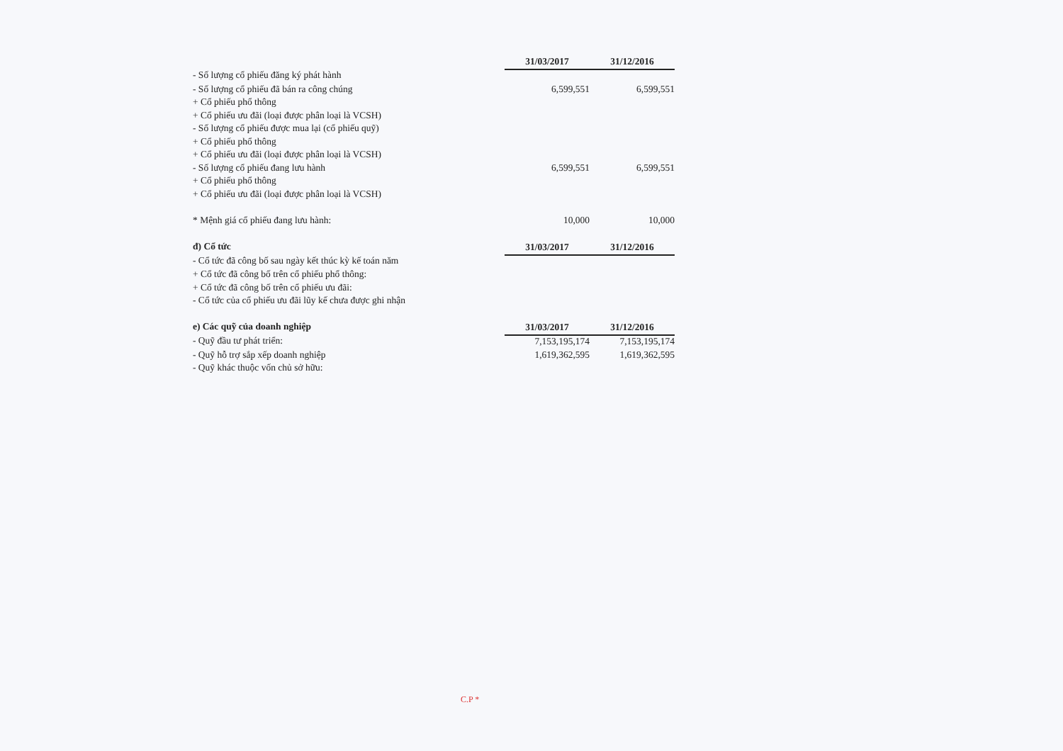| | 31/03/2017 | 31/12/2016 |
| - Số lượng cổ phiếu đăng ký phát hành | | |
| - Số lượng cổ phiếu đã bán ra công chúng | 6,599,551 | 6,599,551 |
| + Cổ phiếu phổ thông | | |
| + Cổ phiếu ưu đãi (loại được phân loại là VCSH) | | |
| - Số lượng cổ phiếu được mua lại (cổ phiếu quỹ) | | |
| + Cổ phiếu phổ thông | | |
| + Cổ phiếu ưu đãi (loại được phân loại là VCSH) | | |
| - Số lượng cổ phiếu đang lưu hành | 6,599,551 | 6,599,551 |
| + Cổ phiếu phổ thông | | |
| + Cổ phiếu ưu đãi (loại được phân loại là VCSH) | | |
| * Mệnh giá cổ phiếu đang lưu hành: | 10,000 | 10,000 |
| đ) Cổ tức | 31/03/2017 | 31/12/2016 |
| - Cổ tức đã công bố sau ngày kết thúc kỳ kế toán năm | | |
| + Cổ tức đã công bố trên cổ phiếu phổ thông: | | |
| + Cổ tức đã công bố trên cổ phiếu ưu đãi: | | |
| - Cổ tức của cổ phiếu ưu đãi lũy kế chưa được ghi nhận | | |
| e) Các quỹ của doanh nghiệp | 31/03/2017 | 31/12/2016 |
| - Quỹ đầu tư phát triển: | 7,153,195,174 | 7,153,195,174 |
| - Quỹ hỗ trợ sắp xếp doanh nghiệp | 1,619,362,595 | 1,619,362,595 |
| - Quỹ khác thuộc vốn chủ sở hữu: | | |
C.P *